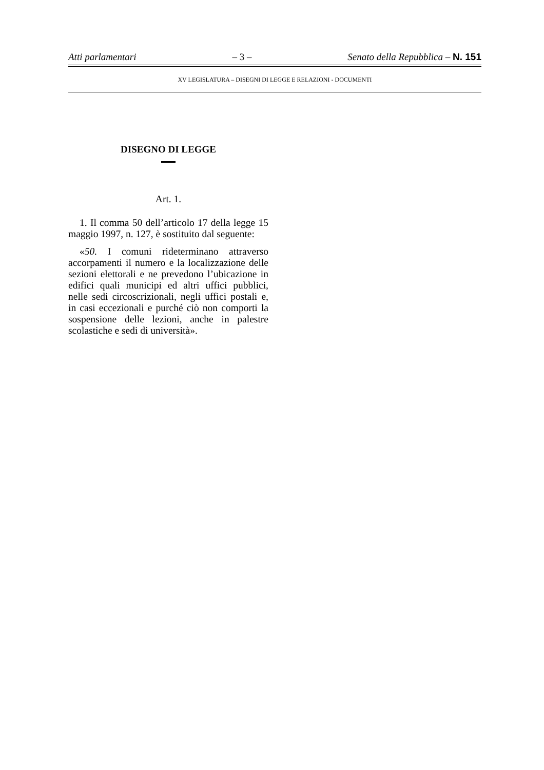Atti parlamentari – 3 – Senato della Repubblica – N. 151
XV LEGISLATURA – DISEGNI DI LEGGE E RELAZIONI - DOCUMENTI
DISEGNO DI LEGGE
Art. 1.
1. Il comma 50 dell’articolo 17 della legge 15 maggio 1997, n. 127, è sostituito dal seguente:
«50. I comuni rideterminano attraverso accorpamenti il numero e la localizzazione delle sezioni elettorali e ne prevedono l’ubicazione in edifici quali municipi ed altri uffici pubblici, nelle sedi circoscrizionali, negli uffici postali e, in casi eccezionali e purché ciò non comporti la sospensione delle lezioni, anche in palestre scolastiche e sedi di università».